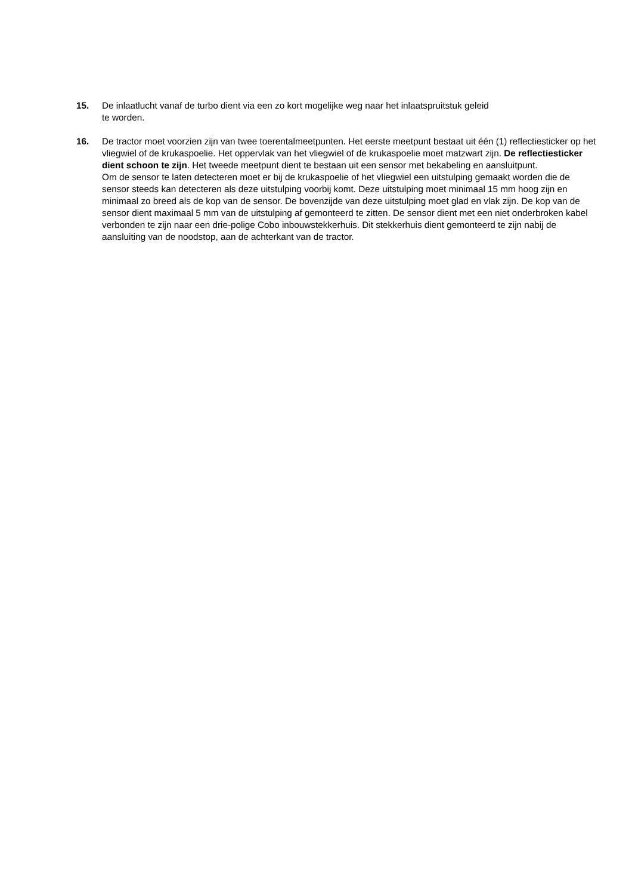15. De inlaatlucht vanaf de turbo dient via een zo kort mogelijke weg naar het inlaatspruitstuk geleid
te worden.
16. De tractor moet voorzien zijn van twee toerentalmeetpunten. Het eerste meetpunt bestaat uit één (1) reflectiesticker op het vliegwiel of de krukaspoelie. Het oppervlak van het vliegwiel of de krukaspoelie moet matzwart zijn. De reflectiesticker dient schoon te zijn. Het tweede meetpunt dient te bestaan uit een sensor met bekabeling en aansluitpunt.
Om de sensor te laten detecteren moet er bij de krukaspoelie of het vliegwiel een uitstulping gemaakt worden die de sensor steeds kan detecteren als deze uitstulping voorbij komt. Deze uitstulping moet minimaal 15 mm hoog zijn en minimaal zo breed als de kop van de sensor. De bovenzijde van deze uitstulping moet glad en vlak zijn. De kop van de sensor dient maximaal 5 mm van de uitstulping af gemonteerd te zitten. De sensor dient met een niet onderbroken kabel verbonden te zijn naar een drie-polige Cobo inbouwstekkerhuis. Dit stekkerhuis dient gemonteerd te zijn nabij de aansluiting van de noodstop, aan de achterkant van de tractor.